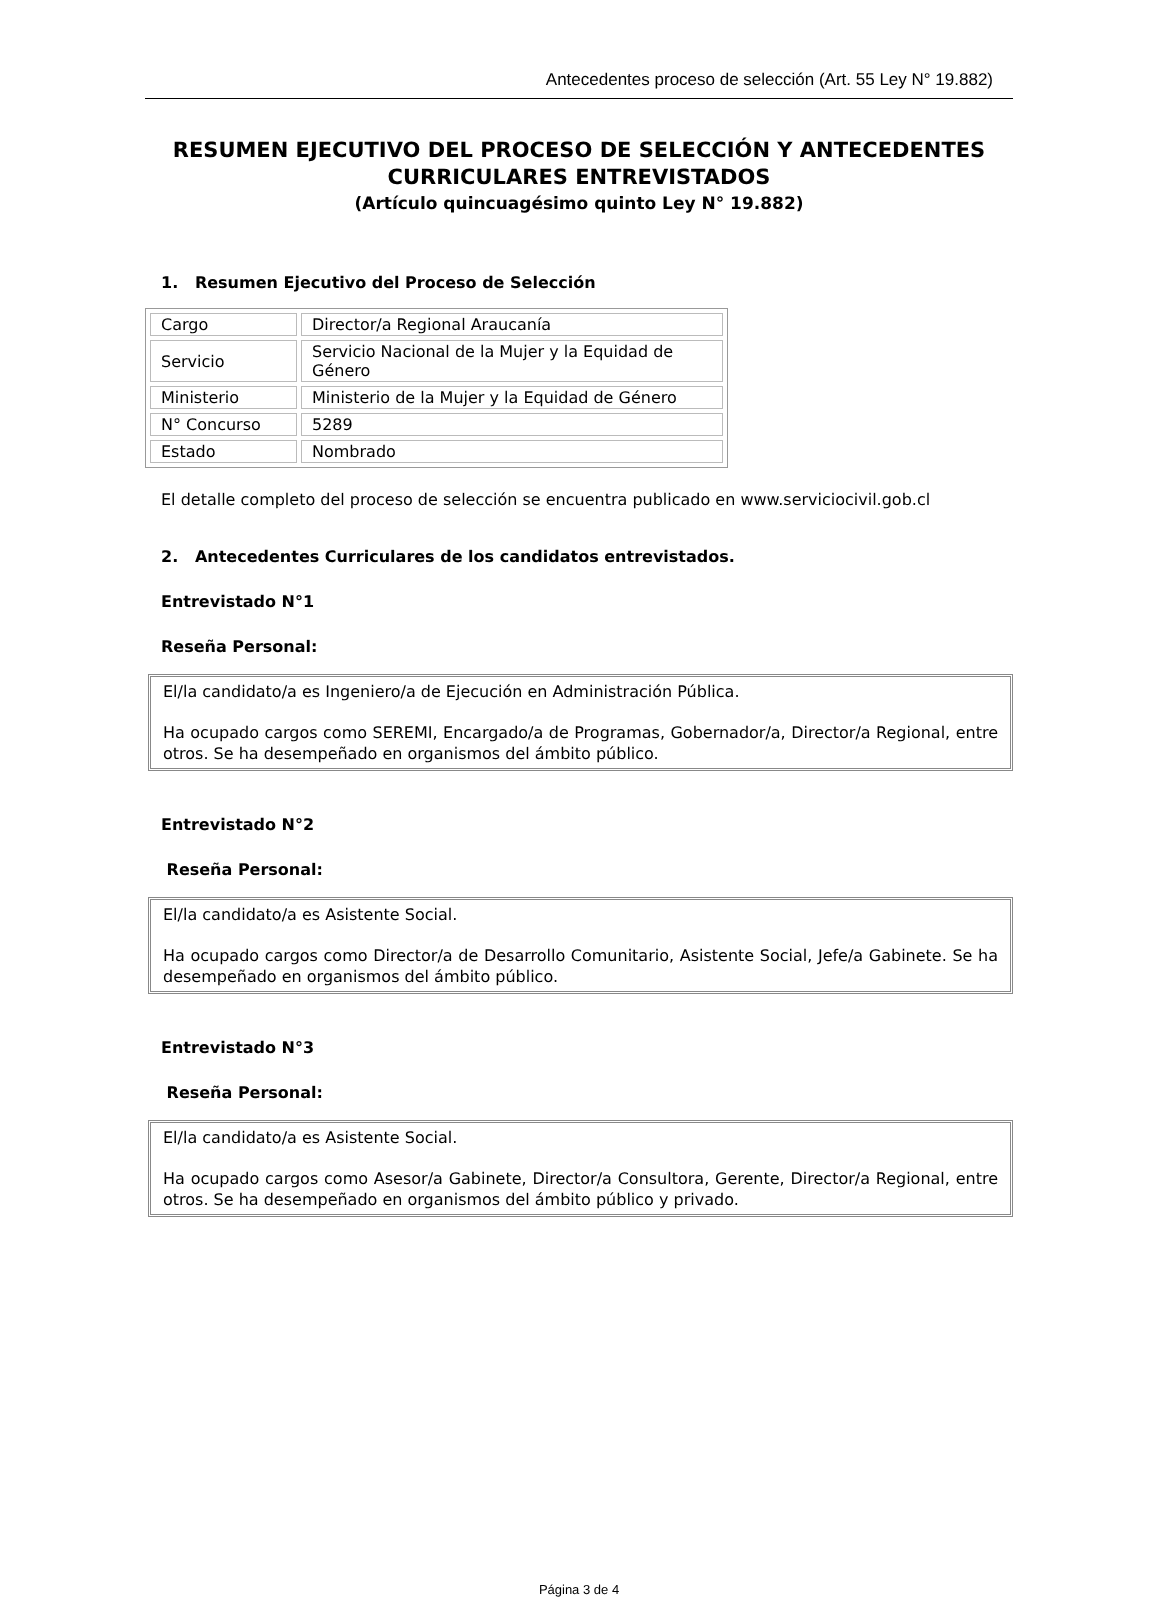Antecedentes proceso de selección (Art. 55 Ley N° 19.882)
RESUMEN EJECUTIVO DEL PROCESO DE SELECCIÓN Y ANTECEDENTES CURRICULARES ENTREVISTADOS
(Artículo quincuagésimo quinto Ley N° 19.882)
1. Resumen Ejecutivo del Proceso de Selección
| Cargo | Director/a Regional Araucanía |
| Servicio | Servicio Nacional de la Mujer y la Equidad de Género |
| Ministerio | Ministerio de la Mujer y la Equidad de Género |
| N° Concurso | 5289 |
| Estado | Nombrado |
El detalle completo del proceso de selección se encuentra publicado en www.serviciocivil.gob.cl
2. Antecedentes Curriculares de los candidatos entrevistados.
Entrevistado N°1
Reseña Personal:
El/la candidato/a es Ingeniero/a de Ejecución en Administración Pública.
Ha ocupado cargos como SEREMI, Encargado/a de Programas, Gobernador/a, Director/a Regional, entre otros. Se ha desempeñado en organismos del ámbito público.
Entrevistado N°2
Reseña Personal:
El/la candidato/a es Asistente Social.
Ha ocupado cargos como Director/a de Desarrollo Comunitario, Asistente Social, Jefe/a Gabinete. Se ha desempeñado en organismos del ámbito público.
Entrevistado N°3
Reseña Personal:
El/la candidato/a es Asistente Social.
Ha ocupado cargos como Asesor/a Gabinete, Director/a Consultora, Gerente, Director/a Regional, entre otros. Se ha desempeñado en organismos del ámbito público y privado.
Página 3 de 4